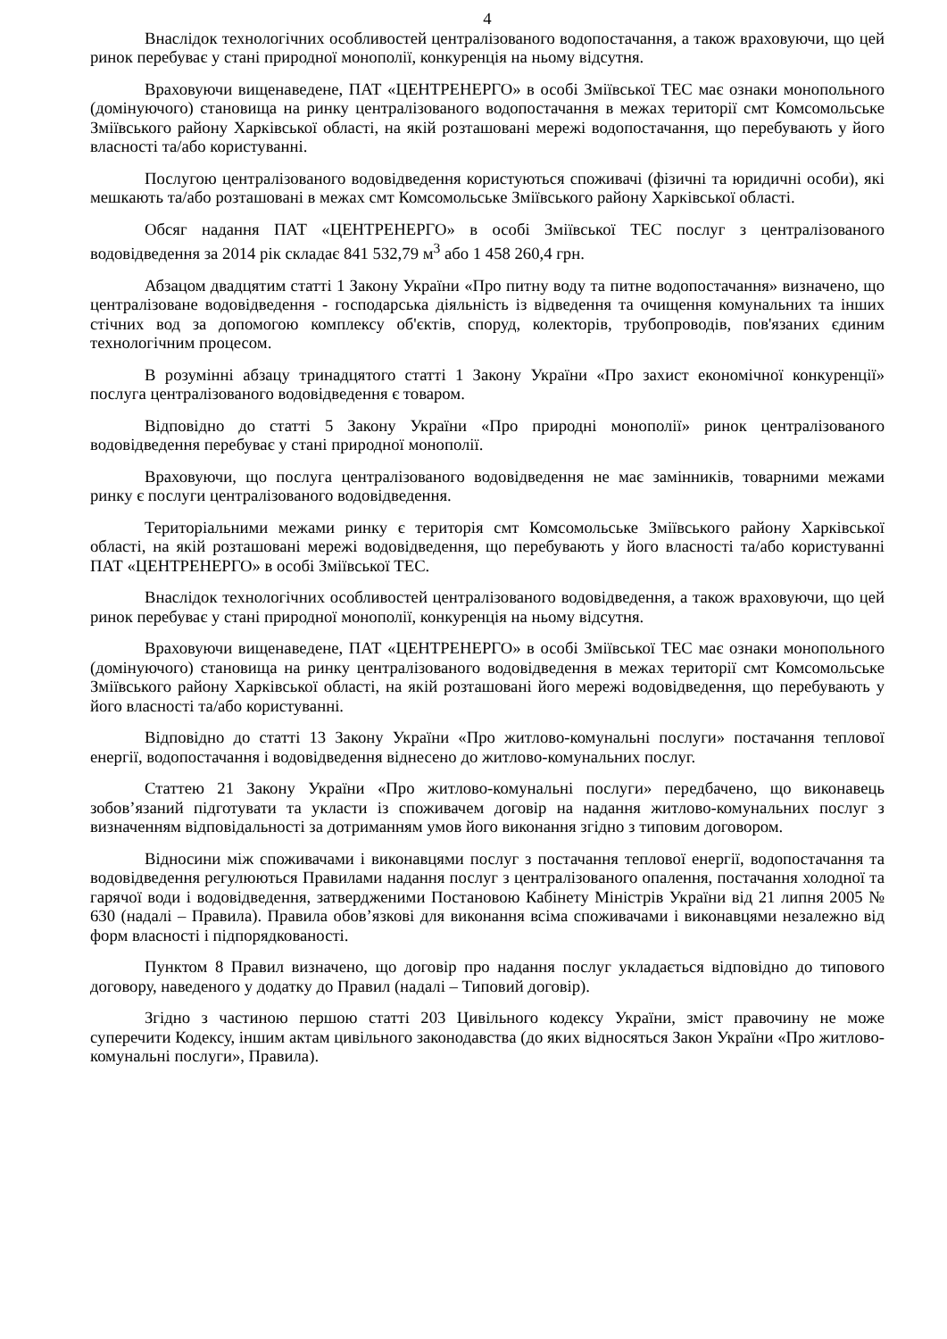4
Внаслідок технологічних особливостей централізованого водопостачання, а також враховуючи, що цей ринок перебуває у стані природної монополії, конкуренція на ньому відсутня.
Враховуючи вищенаведене, ПАТ «ЦЕНТРЕНЕРГО» в особі Зміївської ТЕС має ознаки монопольного (домінуючого) становища на ринку централізованого водопостачання в межах території смт Комсомольське Зміївського району Харківської області, на якій розташовані мережі водопостачання, що перебувають у його власності та/або користуванні.
Послугою централізованого водовідведення користуються споживачі (фізичні та юридичні особи), які мешкають та/або розташовані в межах смт Комсомольське Зміївського району Харківської області.
Обсяг надання ПАТ «ЦЕНТРЕНЕРГО» в особі Зміївської ТЕС послуг з централізованого водовідведення за 2014 рік складає 841 532,79 м<sup>3</sup> або 1 458 260,4 грн.
Абзацом двадцятим статті 1 Закону України «Про питну воду та питне водопостачання» визначено, що централізоване водовідведення - господарська діяльність із відведення та очищення комунальних та інших стічних вод за допомогою комплексу об'єктів, споруд, колекторів, трубопроводів, пов'язаних єдиним технологічним процесом.
В розумінні абзацу тринадцятого статті 1 Закону України «Про захист економічної конкуренції» послуга централізованого водовідведення є товаром.
Відповідно до статті 5 Закону України «Про природні монополії» ринок централізованого водовідведення перебуває у стані природної монополії.
Враховуючи, що послуга централізованого водовідведення не має замінників, товарними межами ринку є послуги централізованого водовідведення.
Територіальними межами ринку є територія смт Комсомольське Зміївського району Харківської області, на якій розташовані мережі водовідведення, що перебувають у його власності та/або користуванні ПАТ «ЦЕНТРЕНЕРГО» в особі Зміївської ТЕС.
Внаслідок технологічних особливостей централізованого водовідведення, а також враховуючи, що цей ринок перебуває у стані природної монополії, конкуренція на ньому відсутня.
Враховуючи вищенаведене, ПАТ «ЦЕНТРЕНЕРГО» в особі Зміївської ТЕС має ознаки монопольного (домінуючого) становища на ринку централізованого водовідведення в межах території смт Комсомольське Зміївського району Харківської області, на якій розташовані його мережі водовідведення, що перебувають у його власності та/або користуванні.
Відповідно до статті 13 Закону України «Про житлово-комунальні послуги» постачання теплової енергії, водопостачання і водовідведення віднесено до житлово-комунальних послуг.
Статтею 21 Закону України «Про житлово-комунальні послуги» передбачено, що виконавець зобов’язаний підготувати та укласти із споживачем договір на надання житлово-комунальних послуг з визначенням відповідальності за дотриманням умов його виконання згідно з типовим договором.
Відносини між споживачами і виконавцями послуг з постачання теплової енергії, водопостачання та водовідведення регулюються Правилами надання послуг з централізованого опалення, постачання холодної та гарячої води і водовідведення, затвердженими Постановою Кабінету Міністрів України від 21 липня 2005 № 630 (надалі – Правила). Правила обов’язкові для виконання всіма споживачами і виконавцями незалежно від форм власності і підпорядкованості.
Пунктом 8 Правил визначено, що договір про надання послуг укладається відповідно до типового договору, наведеного у додатку до Правил (надалі – Типовий договір).
Згідно з частиною першою статті 203 Цивільного кодексу України, зміст правочину не може суперечити Кодексу, іншим актам цивільного законодавства (до яких відносяться Закон України «Про житлово-комунальні послуги», Правила).